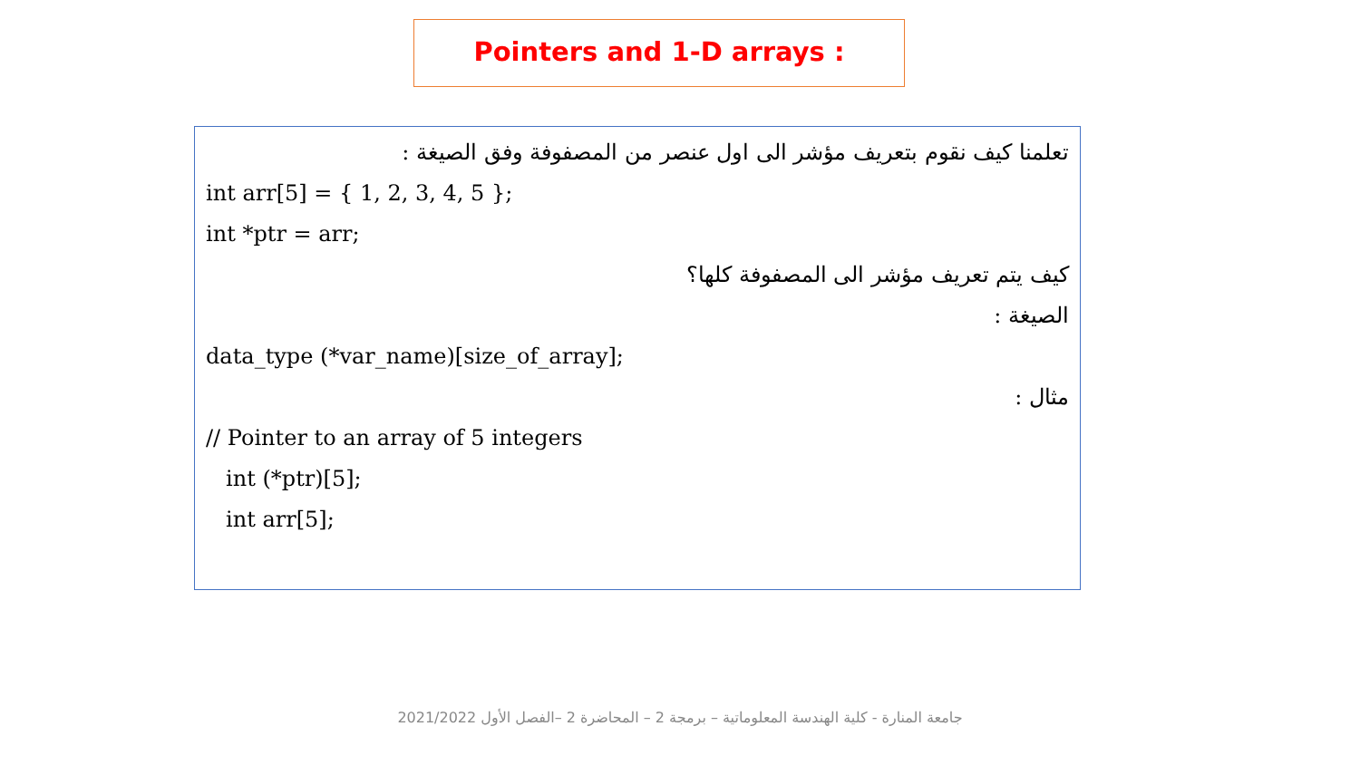Pointers and 1-D arrays :
تعلمنا كيف نقوم بتعريف مؤشر الى اول عنصر من المصفوفة وفق الصيغة :
int arr[5] = { 1, 2, 3, 4, 5 };
int *ptr = arr;
كيف يتم تعريف مؤشر الى المصفوفة كلها؟
الصيغة :
data_type (*var_name)[size_of_array];
مثال :
// Pointer to an array of 5 integers
int (*ptr)[5];
int arr[5];
جامعة المنارة - كلية الهندسة المعلوماتية – برمجة 2 – المحاضرة 2 –الفصل الأول 2021/2022